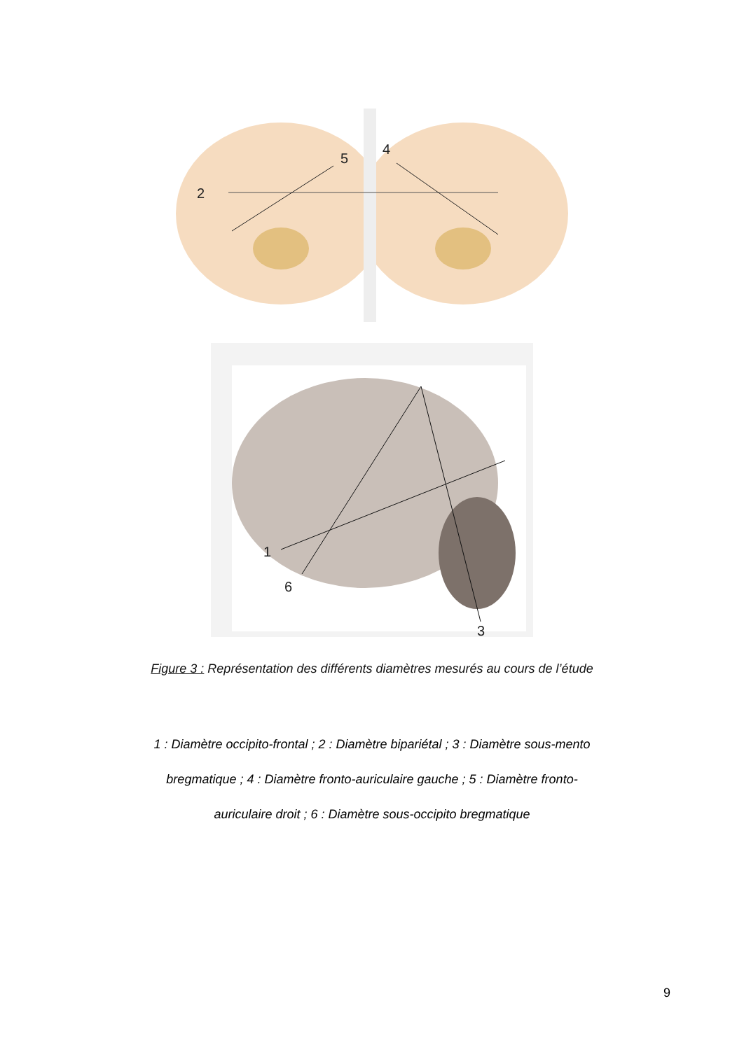2
5
4
1
6
3
Figure 3 : Représentation des différents diamètres mesurés au cours de l’étude
1 : Diamètre occipito-frontal ; 2 : Diamètre bipariétal ; 3 : Diamètre sous-mento bregmatique ; 4 : Diamètre fronto-auriculaire gauche ; 5 : Diamètre fronto-auriculaire droit ; 6 : Diamètre sous-occipito bregmatique
9